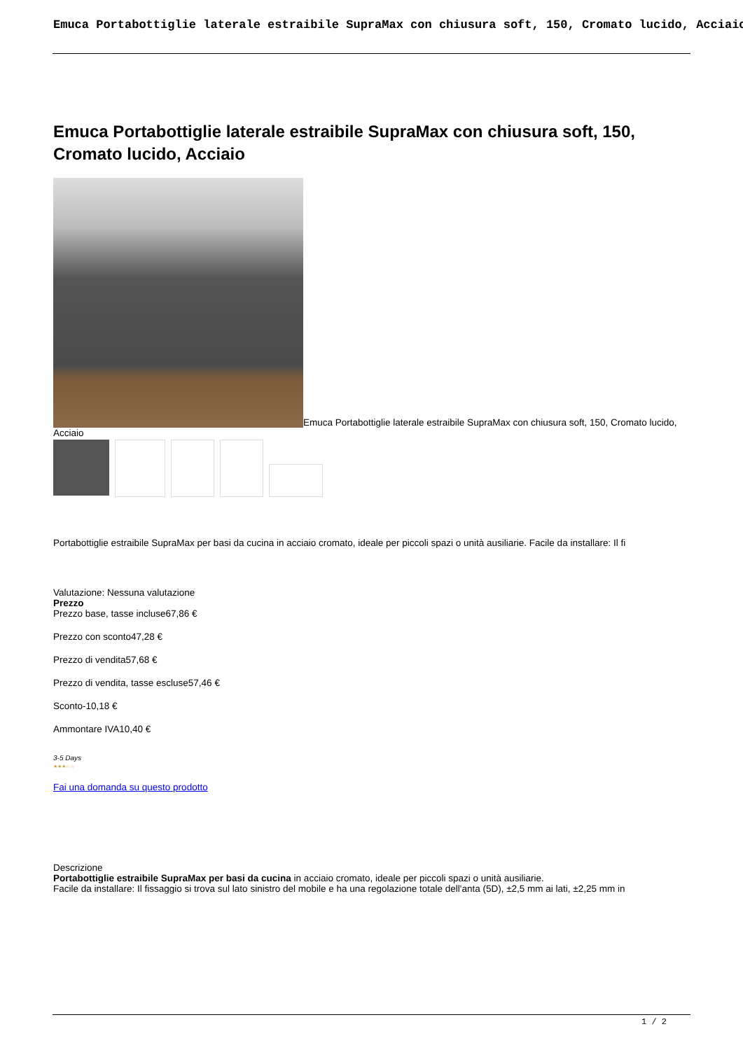Emuca Portabottiglie laterale estraibile SupraMax con chiusura soft, 150, Cromato lucido, Acciaio
Emuca Portabottiglie laterale estraibile SupraMax con chiusura soft, 150, Cromato lucido, Acciaio
Emuca Portabottiglie laterale estraibile SupraMax con chiusura soft, 150, Cromato lucido, Acciaio
Portabottiglie estraibile SupraMax per basi da cucina in acciaio cromato, ideale per piccoli spazi o unità ausiliarie. Facile da installare: Il fi
Valutazione: Nessuna valutazione
Prezzo
Prezzo base, tasse incluse67,86 €
Prezzo con sconto47,28 €
Prezzo di vendita57,68 €
Prezzo di vendita, tasse escluse57,46 €
Sconto-10,18 €
Ammontare IVA10,40 €
3-5 Days
★★★☆☆
Fai una domanda su questo prodotto
Descrizione
Portabottiglie estraibile SupraMax per basi da cucina in acciaio cromato, ideale per piccoli spazi o unità ausiliarie.
Facile da installare: Il fissaggio si trova sul lato sinistro del mobile e ha una regolazione totale dell'anta (5D), ±2,5 mm ai lati, ±2,25 mm in
1 / 2